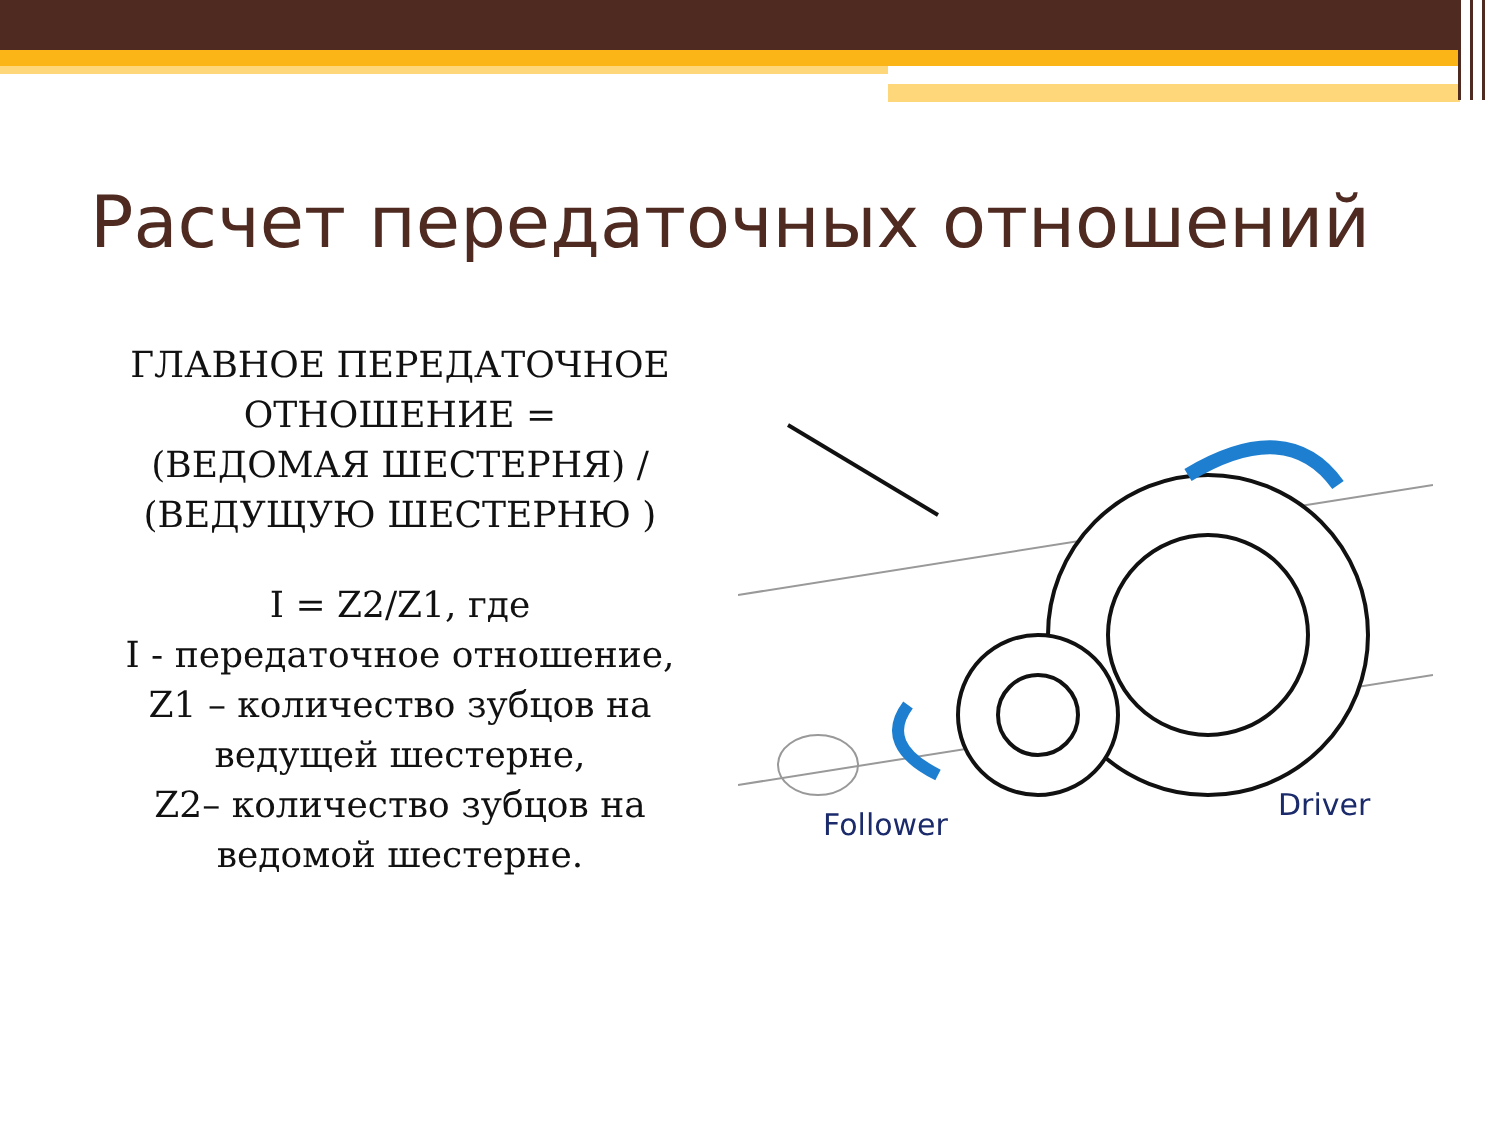Расчет передаточных отношений
ГЛАВНОЕ ПЕРЕДАТОЧНОЕ ОТНОШЕНИЕ =
(ВЕДОМАЯ ШЕСТЕРНЯ) / (ВЕДУЩУЮ ШЕСТЕРНЮ )
I = Z2/Z1, где
I - передаточное отношение,
Z1 – количество зубцов на ведущей шестерне,
Z2– количество зубцов на ведомой шестерне.
Follower
Driver